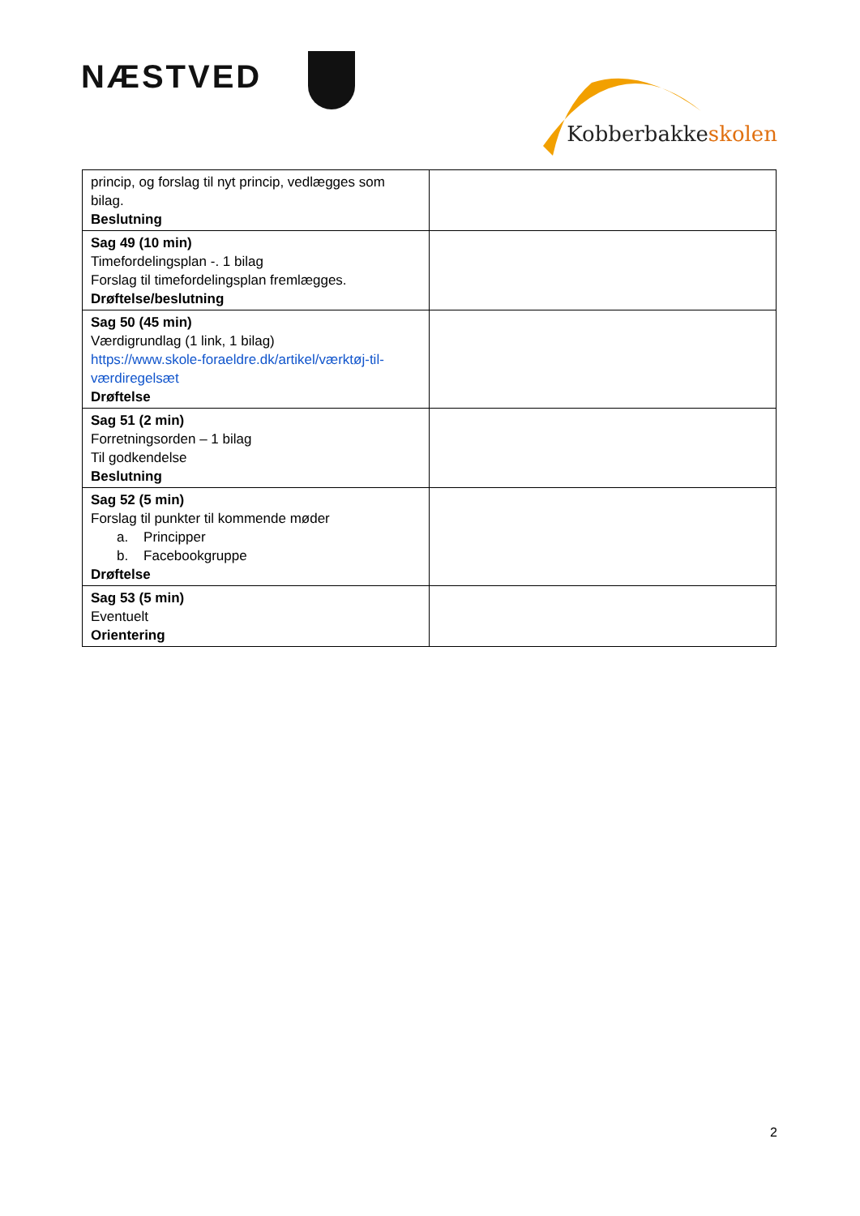NÆSTVED
Kobberbakkeskolen
| princip, og forslag til nyt princip, vedlægges som bilag. Beslutning | |
| Sag 49 (10 min) Timefordelingsplan -. 1 bilag Forslag til timefordelingsplan fremlægges. Drøftelse/beslutning | |
| Sag 50 (45 min) Værdigrundlag (1 link, 1 bilag) https://www.skole-foraeldre.dk/artikel/værktøj-til-værdiregelsæt Drøftelse | |
| Sag 51 (2 min) Forretningsorden – 1 bilag Til godkendelse Beslutning | |
| Sag 52 (5 min) Forslag til punkter til kommende møder a. Principper b. Facebookgruppe Drøftelse | |
| Sag 53 (5 min) Eventuelt Orientering | |
2